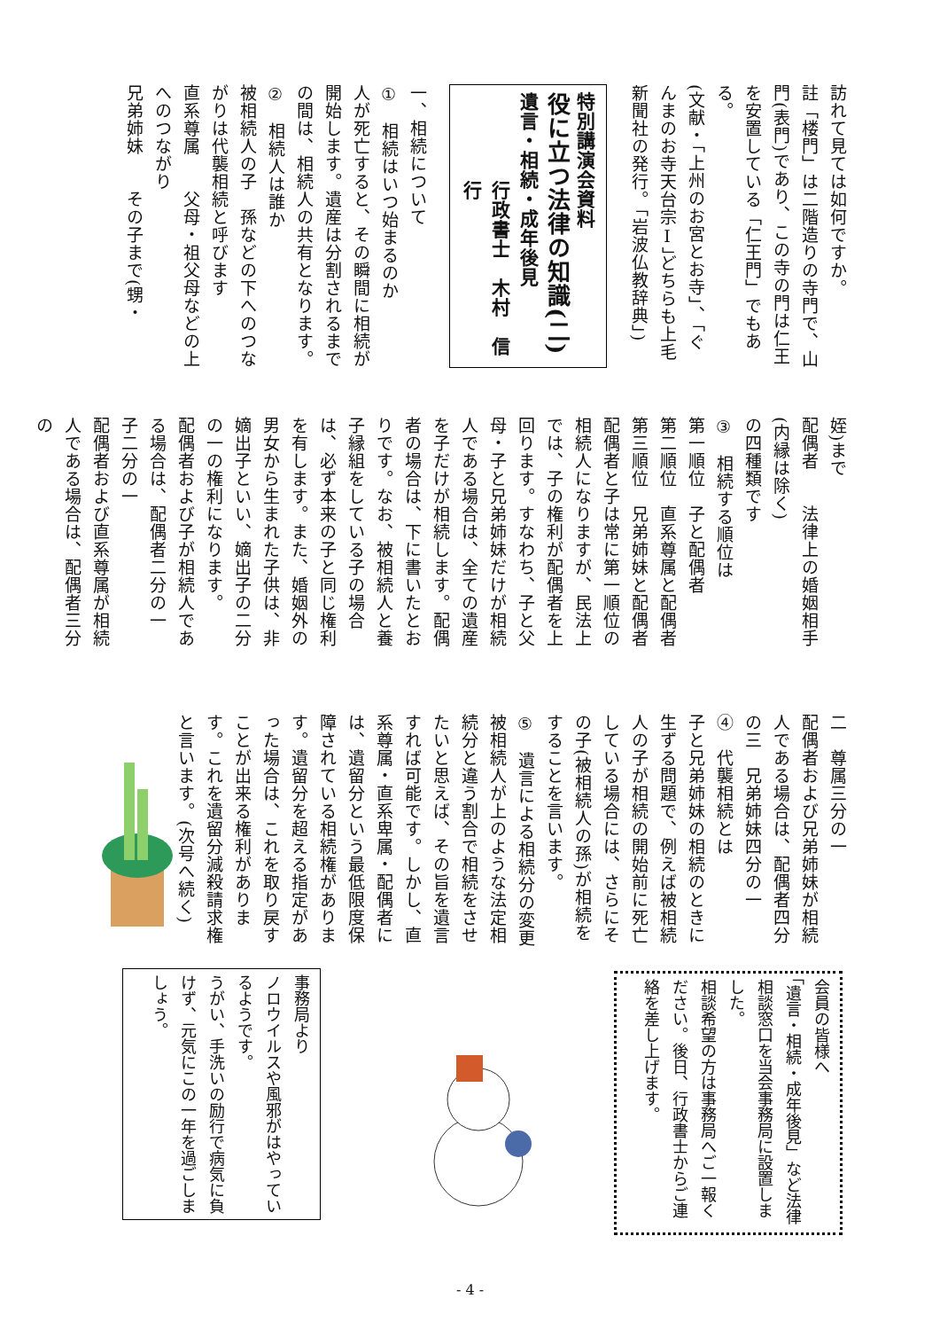訪れて見ては如何ですか。
註「楼門」は二階造りの寺門で、山門(表門)であり、この寺の門は仁王を安置している「仁王門」でもある。
(文献・「上州のお宮とお寺」、「ぐんまのお寺天台宗Ⅰ」どちらも上毛新聞社の発行。「岩波仏教辞典」)
特別講演会資料
役に立つ法律の知識(二)
遺言・相続・成年後見
行政書士　木村　信行
一、相続について
①　相続はいつ始まるのか
人が死亡すると、その瞬間に相続が開始します。遺産は分割されるまでの間は、相続人の共有となります。
②　相続人は誰か
被相続人の子　孫などの下へのつながりは代襲相続と呼びます
直系尊属　　父母・祖父母などの上へのつながり
兄弟姉妹　　その子まで(甥・
姪)まで
配偶者　　法律上の婚姻相手(内縁は除く)
の四種類です
③　相続する順位は
第一順位　子と配偶者
第二順位　直系尊属と配偶者
第三順位　兄弟姉妹と配偶者
配偶者と子は常に第一順位の相続人になりますが、民法上では、子の権利が配偶者を上回ります。すなわち、子と父母・子と兄弟姉妹だけが相続人である場合は、全ての遺産を子だけが相続します。配偶者の場合は、下に書いたとおりです。なお、被相続人と養子縁組をしている子の場合は、必ず本来の子と同じ権利を有します。また、婚姻外の男女から生まれた子供は、非嫡出子といい、嫡出子の二分の一の権利になります。
配偶者および子が相続人である場合は、配偶者二分の一　子二分の一
配偶者および直系尊属が相続人である場合は、配偶者三分の
二　尊属三分の一
配偶者および兄弟姉妹が相続人である場合は、配偶者四分の三　兄弟姉妹四分の一
④　代襲相続とは
子と兄弟姉妹の相続のときに生ずる問題で、例えば被相続人の子が相続の開始前に死亡している場合には、さらにその子(被相続人の孫)が相続をすることを言います。
⑤　遺言による相続分の変更
被相続人が上のような法定相続分と違う割合で相続をさせたいと思えば、その旨を遺言すれば可能です。しかし、直系尊属・直系卑属・配偶者には、遺留分という最低限度保障されている相続権があります。遺留分を超える指定があった場合は、これを取り戻すことが出来る権利があります。これを遺留分減殺請求権と言います。(次号へ続く)
会員の皆様へ
「遺言・相続・成年後見」など法律相談窓口を当会事務局に設置しました。
相談希望の方は事務局へご一報ください。後日、行政書士からご連絡を差し上げます。
事務局より
ノロウイルスや風邪がはやっているようです。
うがい、手洗いの励行で病気に負けず、元気にこの一年を過ごしましょう。
- 4 -